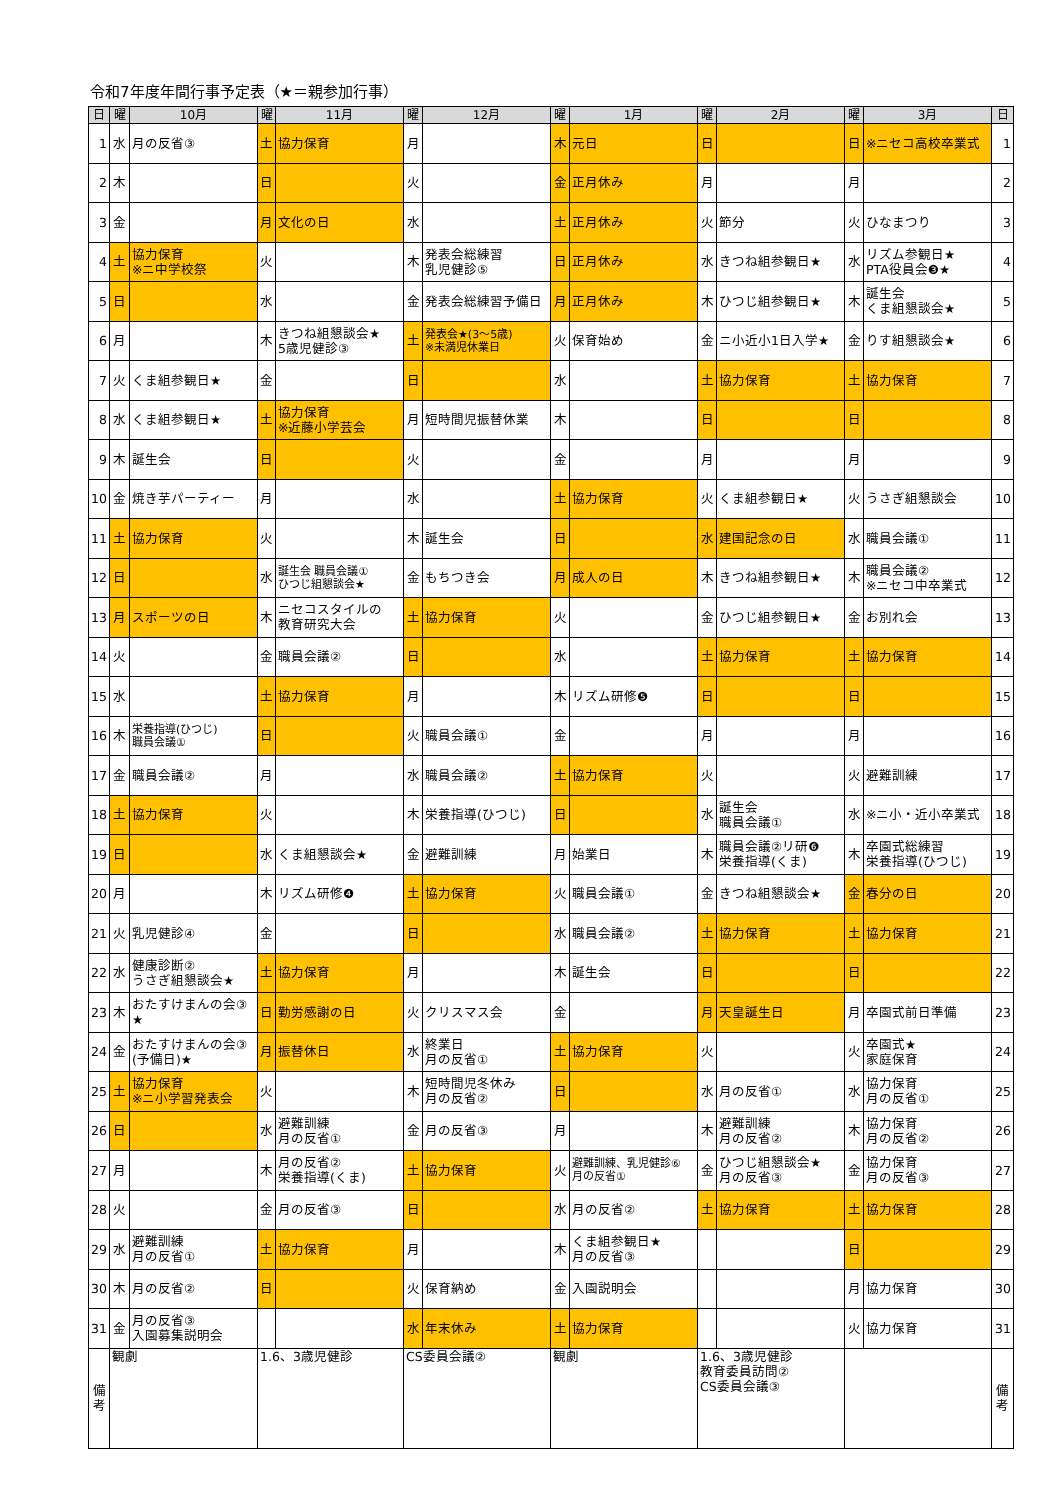令和7年度年間行事予定表（★＝親参加行事）
| 日 | 曜 | 10月 | 曜 | 11月 | 曜 | 12月 | 曜 | 1月 | 曜 | 2月 | 曜 | 3月 | 日 |
| --- | --- | --- | --- | --- | --- | --- | --- | --- | --- | --- | --- | --- | --- |
| 1 | 水 | 月の反省③ | 土 | 協力保育 | 月 | | 木 | 元日 | 日 | | 日 | ※ニセコ高校卒業式 | 1 |
| 2 | 木 | | 日 | | 火 | | 金 | 正月休み | 月 | | 月 | | 2 |
| 3 | 金 | | 月 | 文化の日 | 水 | | 土 | 正月休み | 火 | 節分 | 火 | ひなまつり | 3 |
| 4 | 土 | 協力保育 ※ニ中学校祭 | 火 | | 木 | 発表会総練習 乳児健診⑤ | 日 | 正月休み | 水 | きつね組参観日★ | 水 | リズム参観日★ PTA役員会❸★ | 4 |
| 5 | 日 | | 水 | | 金 | 発表会総練習予備日 | 月 | 正月休み | 木 | ひつじ組参観日★ | 木 | 誕生会 くま組懇談会★ | 5 |
| 6 | 月 | | 木 | きつね組懇談会★ 5歳児健診③ | 土 | 発表会★(3～5歳) ※未満児休業日 | 火 | 保育始め | 金 | ニ小近小1日入学★ | 金 | りす組懇談会★ | 6 |
| 7 | 火 | くま組参観日★ | 金 | | 日 | | 水 | | 土 | 協力保育 | 土 | 協力保育 | 7 |
| 8 | 水 | くま組参観日★ | 土 | 協力保育 ※近藤小学芸会 | 月 | 短時間児振替休業 | 木 | | 日 | | 日 | | 8 |
| 9 | 木 | 誕生会 | 日 | | 火 | | 金 | | 月 | | 月 | | 9 |
| 10 | 金 | 焼き芋パーティー | 月 | | 水 | | 土 | 協力保育 | 火 | くま組参観日★ | 火 | うさぎ組懇談会 | 10 |
| 11 | 土 | 協力保育 | 火 | | 木 | 誕生会 | 日 | | 水 | 建国記念の日 | 水 | 職員会議① | 11 |
| 12 | 日 | | 水 | 誕生会 職員会議① ひつじ組懇談会★ | 金 | もちつき会 | 月 | 成人の日 | 木 | きつね組参観日★ | 木 | 職員会議② ※ニセコ中卒業式 | 12 |
| 13 | 月 | スポーツの日 | 木 | ニセコスタイルの 教育研究大会 | 土 | 協力保育 | 火 | | 金 | ひつじ組参観日★ | 金 | お別れ会 | 13 |
| 14 | 火 | | 金 | 職員会議② | 日 | | 水 | | 土 | 協力保育 | 土 | 協力保育 | 14 |
| 15 | 水 | | 土 | 協力保育 | 月 | | 木 | リズム研修❺ | 日 | | 日 | | 15 |
| 16 | 木 | 栄養指導(ひつじ) 職員会議① | 日 | | 火 | 職員会議① | 金 | | 月 | | 月 | | 16 |
| 17 | 金 | 職員会議② | 月 | | 水 | 職員会議② | 土 | 協力保育 | 火 | | 火 | 避難訓練 | 17 |
| 18 | 土 | 協力保育 | 火 | | 木 | 栄養指導(ひつじ) | 日 | | 水 | 誕生会 職員会議① | 水 | ※ニ小・近小卒業式 | 18 |
| 19 | 日 | | 水 | くま組懇談会★ | 金 | 避難訓練 | 月 | 始業日 | 木 | 職員会議②リ研❻ 栄養指導(くま) | 木 | 卒園式総練習 栄養指導(ひつじ) | 19 |
| 20 | 月 | | 木 | リズム研修❹ | 土 | 協力保育 | 火 | 職員会議① | 金 | きつね組懇談会★ | 金 | 春分の日 | 20 |
| 21 | 火 | 乳児健診④ | 金 | | 日 | | 水 | 職員会議② | 土 | 協力保育 | 土 | 協力保育 | 21 |
| 22 | 水 | 健康診断② うさぎ組懇談会★ | 土 | 協力保育 | 月 | | 木 | 誕生会 | 日 | | 日 | | 22 |
| 23 | 木 | おたすけまんの会③ ★ | 日 | 勤労感謝の日 | 火 | クリスマス会 | 金 | | 月 | 天皇誕生日 | 月 | 卒園式前日準備 | 23 |
| 24 | 金 | おたすけまんの会③ (予備日)★ | 月 | 振替休日 | 水 | 終業日 月の反省① | 土 | 協力保育 | 火 | | 火 | 卒園式★ 家庭保育 | 24 |
| 25 | 土 | 協力保育 ※ニ小学習発表会 | 火 | | 木 | 短時間児冬休み 月の反省② | 日 | | 水 | 月の反省① | 水 | 協力保育 月の反省① | 25 |
| 26 | 日 | | 水 | 避難訓練 月の反省① | 金 | 月の反省③ | 月 | | 木 | 避難訓練 月の反省② | 木 | 協力保育 月の反省② | 26 |
| 27 | 月 | | 木 | 月の反省② 栄養指導(くま) | 土 | 協力保育 | 火 | 避難訓練、乳児健診⑥ 月の反省① | 金 | ひつじ組懇談会★ 月の反省③ | 金 | 協力保育 月の反省③ | 27 |
| 28 | 火 | | 金 | 月の反省③ | 日 | | 水 | 月の反省② | 土 | 協力保育 | 土 | 協力保育 | 28 |
| 29 | 水 | 避難訓練 月の反省① | 土 | 協力保育 | 月 | | 木 | くま組参観日★ 月の反省③ | | | 日 | | 29 |
| 30 | 木 | 月の反省② | 日 | | 火 | 保育納め | 金 | 入園説明会 | | | 月 | 協力保育 | 30 |
| 31 | 金 | 月の反省③ 入園募集説明会 | | | 水 | 年末休み | 土 | 協力保育 | | | 火 | 協力保育 | 31 |
| 備 考 | 観劇 | | 1.6、3歳児健診 | | CS委員会議② | | 観劇 | | 1.6、3歳児健診 教育委員訪問② CS委員会議③ | | | | 備 考 |